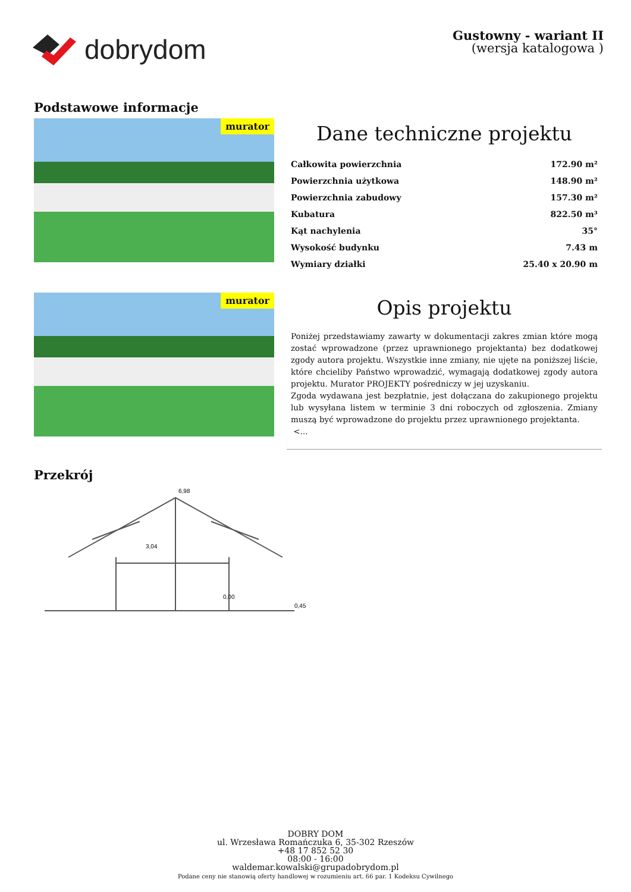dobrydom
Gustowny - wariant II
(wersja katalogowa )
Podstawowe informacje
murator
Dane techniczne projektu
| Całkowita powierzchnia | 172.90 m² |
| Powierzchnia użytkowa | 148.90 m² |
| Powierzchnia zabudowy | 157.30 m² |
| Kubatura | 822.50 m³ |
| Kąt nachylenia | 35° |
| Wysokość budynku | 7.43 m |
| Wymiary działki | 25.40 x 20.90 m |
murator
Opis projektu
Poniżej przedstawiamy zawarty w dokumentacji zakres zmian które mogą zostać wprowadzone (przez uprawnionego projektanta) bez dodatkowej zgody autora projektu. Wszystkie inne zmiany, nie ujęte na poniższej liście, które chcieliby Państwo wprowadzić, wymagają dodatkowej zgody autora projektu. Murator PROJEKTY pośredniczy w jej uzyskaniu.
Zgoda wydawana jest bezpłatnie, jest dołączana do zakupionego projektu lub wysyłana listem w terminie 3 dni roboczych od zgłoszenia. Zmiany muszą być wprowadzone do projektu przez uprawnionego projektanta.
<...
Przekrój
6,98
3,04
0,00
0,45
DOBRY DOM
ul. Wrzesława Romańczuka 6, 35-302 Rzeszów
+48 17 852 52 30
08:00 - 16:00
waldemar.kowalski@grupadobrydom.pl
Podane ceny nie stanowią oferty handlowej w rozumieniu art. 66 par. 1 Kodeksu Cywilnego